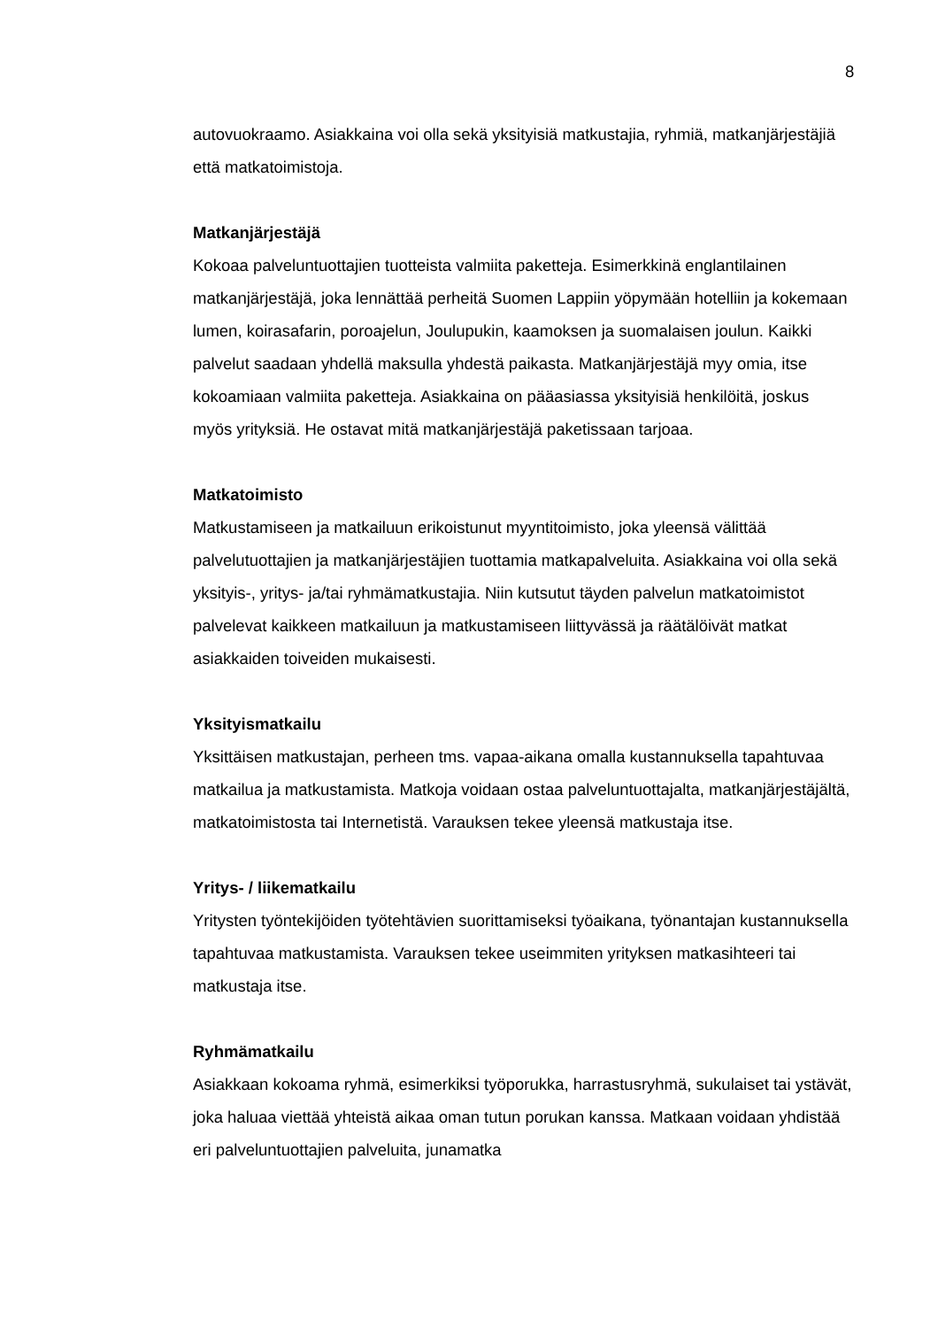8
autovuokraamo. Asiakkaina voi olla sekä yksityisiä matkustajia, ryhmiä, matkanjärjestäjiä että matkatoimistoja.
Matkanjärjestäjä
Kokoaa palveluntuottajien tuotteista valmiita paketteja. Esimerkkinä englantilainen matkanjärjestäjä, joka lennättää perheitä Suomen Lappiin yöpymään hotelliin ja kokemaan lumen, koirasafarin, poroajelun, Joulupukin, kaamoksen ja suomalaisen joulun. Kaikki palvelut saadaan yhdellä maksulla yhdestä paikasta. Matkanjärjestäjä myy omia, itse kokoamiaan valmiita paketteja. Asiakkaina on pääasiassa yksityisiä henkilöitä, joskus myös yrityksiä. He ostavat mitä matkanjärjestäjä paketissaan tarjoaa.
Matkatoimisto
Matkustamiseen ja matkailuun erikoistunut myyntitoimisto, joka yleensä välittää palvelutuottajien ja matkanjärjestäjien tuottamia matkapalveluita. Asiakkaina voi olla sekä yksityis-, yritys- ja/tai ryhmämatkustajia. Niin kutsutut täyden palvelun matkatoimistot palvelevat kaikkeen matkailuun ja matkustamiseen liittyvässä ja räätälöivät matkat asiakkaiden toiveiden mukaisesti.
Yksityismatkailu
Yksittäisen matkustajan, perheen tms. vapaa-aikana omalla kustannuksella tapahtuvaa matkailua ja matkustamista. Matkoja voidaan ostaa palveluntuottajalta, matkanjärjestäjältä, matkatoimistosta tai Internetistä. Varauksen tekee yleensä matkustaja itse.
Yritys- / liikematkailu
Yritysten työntekijöiden työtehtävien suorittamiseksi työaikana, työnantajan kustannuksella tapahtuvaa matkustamista. Varauksen tekee useimmiten yrityksen matkasihteeri tai matkustaja itse.
Ryhmämatkailu
Asiakkaan kokoama ryhmä, esimerkiksi työporukka, harrastusryhmä, sukulaiset tai ystävät, joka haluaa viettää yhteistä aikaa oman tutun porukan kanssa. Matkaan voidaan yhdistää eri palveluntuottajien palveluita, junamatka